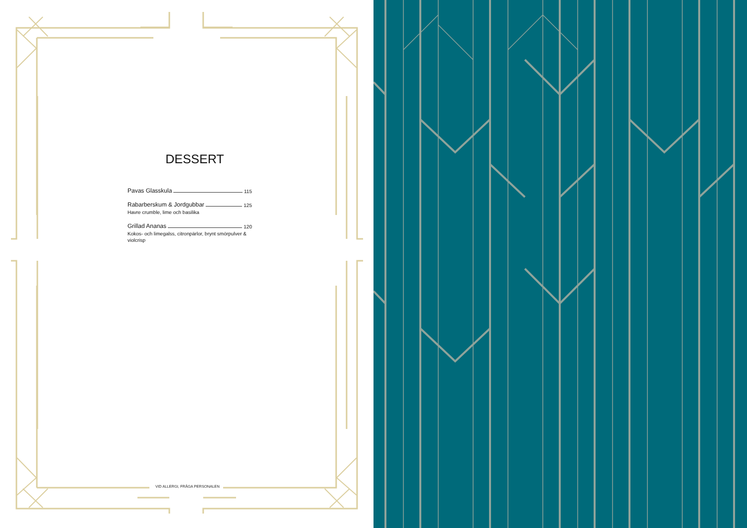DESSERT
Pavas Glasskula 115
Rabarberskum & Jordgubbar 125
Havre crumble, lime och basilika
Grillad Ananas 120
Kokos- och limegalss, citronpärlor, brynt smörpulver & violcrisp
VID ALLERGI, FRÅGA PERSONALEN